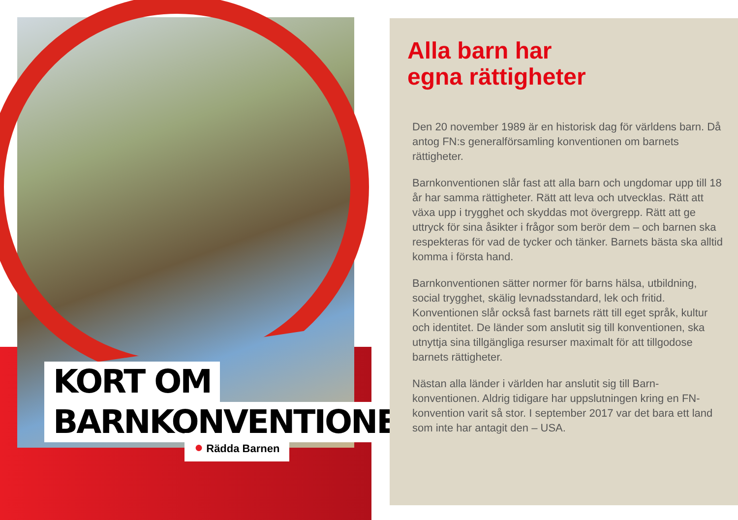KORT OM
BARNKONVENTIONEN
● Rädda Barnen
Alla barn har
egna rättigheter
Den 20 november 1989 är en historisk dag för världens barn. Då antog FN:s generalförsamling konventionen om barnets rättigheter.
Barnkonventionen slår fast att alla barn och ungdomar upp till 18 år har samma rättigheter. Rätt att leva och utvecklas. Rätt att växa upp i trygghet och skyddas mot övergrepp. Rätt att ge uttryck för sina åsikter i frågor som berör dem – och barnen ska respekteras för vad de tycker och tänker. Barnets bästa ska alltid komma i första hand.
Barnkonventionen sätter normer för barns hälsa, utbildning, social trygghet, skälig levnadsstandard, lek och fritid. Konventionen slår också fast barnets rätt till eget språk, kultur och identitet. De länder som anslutit sig till konventionen, ska utnyttja sina tillgängliga resurser maximalt för att tillgodose barnets rättigheter.
Nästan alla länder i världen har anslutit sig till Barn-konventionen. Aldrig tidigare har uppslutningen kring en FN-konvention varit så stor. I september 2017 var det bara ett land som inte har antagit den – USA.